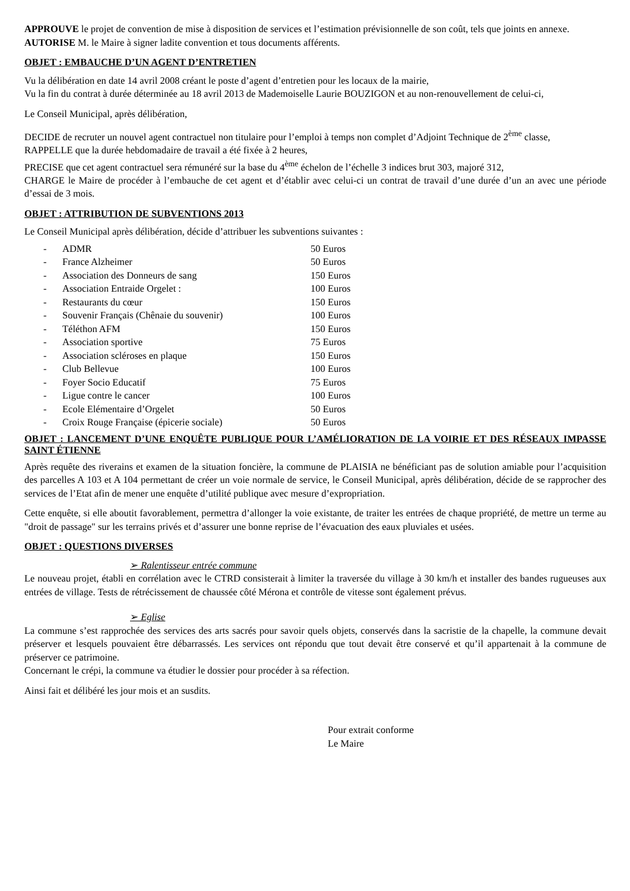APPROUVE le projet de convention de mise à disposition de services et l’estimation prévisionnelle de son coût, tels que joints en annexe.
AUTORISE M. le Maire à signer ladite convention et tous documents afférents.
OBJET : EMBAUCHE D’UN AGENT D’ENTRETIEN
Vu la délibération en date 14 avril 2008 créant le poste d’agent d’entretien pour les locaux de la mairie,
Vu la fin du contrat à durée déterminée au 18 avril 2013 de Mademoiselle Laurie BOUZIGON et au non-renouvellement de celui-ci,
Le Conseil Municipal, après délibération,
DECIDE de recruter un nouvel agent contractuel non titulaire pour l’emploi à temps non complet d’Adjoint Technique de 2<sup>ème</sup> classe,
RAPPELLE que la durée hebdomadaire de travail a été fixée à 2 heures,
PRECISE que cet agent contractuel sera rémunéré sur la base du 4<sup>ème</sup> échelon de l’échelle 3 indices brut 303, majoré 312,
CHARGE le Maire de procéder à l’embauche de cet agent et d’établir avec celui-ci un contrat de travail d’une durée d’un an avec une période d’essai de 3 mois.
OBJET : ATTRIBUTION DE SUBVENTIONS 2013
Le Conseil Municipal après délibération, décide d’attribuer les subventions suivantes :
| - | ADMR | 50 Euros |
| - | France Alzheimer | 50 Euros |
| - | Association des Donneurs de sang | 150 Euros |
| - | Association Entraide Orgelet : | 100 Euros |
| - | Restaurants du cœur | 150 Euros |
| - | Souvenir Français (Chênaie du souvenir) | 100 Euros |
| - | Téléthon AFM | 150 Euros |
| - | Association sportive | 75 Euros |
| - | Association scléroses en plaque | 150 Euros |
| - | Club Bellevue | 100 Euros |
| - | Foyer Socio Educatif | 75 Euros |
| - | Ligue contre le cancer | 100 Euros |
| - | Ecole Elémentaire d’Orgelet | 50 Euros |
| - | Croix Rouge Française (épicerie sociale) | 50 Euros |
OBJET : LANCEMENT D’UNE ENQUÊTE PUBLIQUE POUR L’AMÉLIORATION DE LA VOIRIE ET DES RÉSEAUX IMPASSE SAINT ÉTIENNE
Après requête des riverains et examen de la situation foncière, la commune de PLAISIA ne bénéficiant pas de solution amiable pour l’acquisition des parcelles A 103 et A 104 permettant de créer un voie normale de service, le Conseil Municipal, après délibération, décide de se rapprocher des services de l’Etat afin de mener une enquête d’utilité publique avec mesure d’expropriation.
Cette enquête, si elle aboutit favorablement, permettra d’allonger la voie existante, de traiter les entrées de chaque propriété, de mettre un terme au "droit de passage" sur les terrains privés et d’assurer une bonne reprise de l’évacuation des eaux pluviales et usées.
OBJET : QUESTIONS DIVERSES
➢ Ralentisseur entrée commune
Le nouveau projet, établi en corrélation avec le CTRD consisterait à limiter la traversée du village à 30 km/h et installer des bandes rugueuses aux entrées de village. Tests de rétrécissement de chaussée côté Mérona et contrôle de vitesse sont également prévus.
➢ Eglise
La commune s’est rapprochée des services des arts sacrés pour savoir quels objets, conservés dans la sacristie de la chapelle, la commune devait préserver et lesquels pouvaient être débarrassés. Les services ont répondu que tout devait être conservé et qu’il appartenait à la commune de préserver ce patrimoine.
Concernant le crépi, la commune va étudier le dossier pour procéder à sa réfection.
Ainsi fait et délibéré les jour mois et an susdits.
Pour extrait conforme
Le Maire